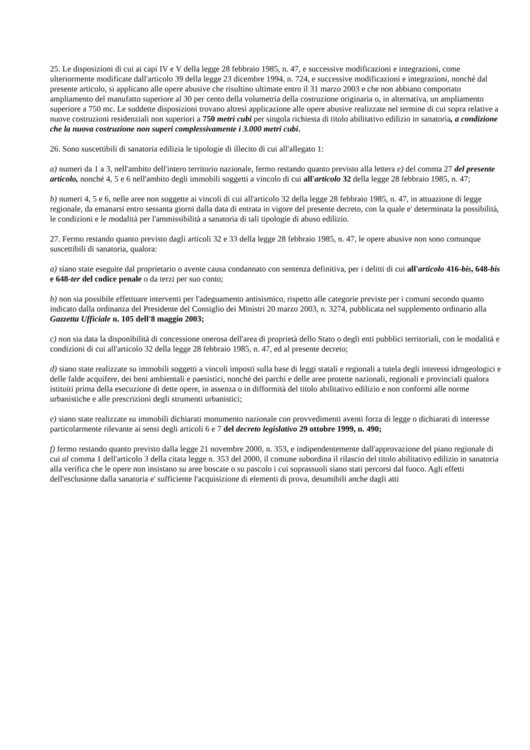25. Le disposizioni di cui ai capi IV e V della legge 28 febbraio 1985, n. 47, e successive modificazioni e integrazioni, come ulteriormente modificate dall'articolo 39 della legge 23 dicembre 1994, n. 724, e successive modificazioni e integrazioni, nonché dal presente articolo, si applicano alle opere abusive che risultino ultimate entro il 31 marzo 2003 e che non abbiano comportato ampliamento del manufatto superiore al 30 per cento della volumetria della costruzione originaria o, in alternativa, un ampliamento superiore a 750 mc. Le suddette disposizioni trovano altresì applicazione alle opere abusive realizzate nel termine di cui sopra relative a nuove costruzioni residenziali non superiori a 750 metri cubi per singola richiesta di titolo abilitativo edilizio in sanatoria, a condizione che la nuova costruzione non superi complessivamente i 3.000 metri cubi.
26. Sono suscettibili di sanatoria edilizia le tipologie di illecito di cui all'allegato 1:
a) numeri da 1 a 3, nell'ambito dell'intero territorio nazionale, fermo restando quanto previsto alla lettera e) del comma 27 del presente articolo, nonché 4, 5 e 6 nell'ambito degli immobili soggetti a vincolo di cui all'articolo 32 della legge 28 febbraio 1985, n. 47;
b) numeri 4, 5 e 6, nelle aree non soggette ai vincoli di cui all'articolo 32 della legge 28 febbraio 1985, n. 47, in attuazione di legge regionale, da emanarsi entro sessanta giorni dalla data di entrata in vigore del presente decreto, con la quale e' determinata la possibilità, le condizioni e le modalità per l'ammissibilità a sanatoria di tali tipologie di abuso edilizio.
27. Fermo restando quanto previsto dagli articoli 32 e 33 della legge 28 febbraio 1985, n. 47, le opere abusive non sono comunque suscettibili di sanatoria, qualora:
a) siano state eseguite dal proprietario o avente causa condannato con sentenza definitiva, per i delitti di cui all'articolo 416-bis, 648-bis e 648-ter del codice penale o da terzi per suo conto;
b) non sia possibile effettuare interventi per l'adeguamento antisismico, rispetto alle categorie previste per i comuni secondo quanto indicato dalla ordinanza del Presidente del Consiglio dei Ministri 20 marzo 2003, n. 3274, pubblicata nel supplemento ordinario alla Gazzetta Ufficiale n. 105 dell'8 maggio 2003;
c) non sia data la disponibilità di concessione onerosa dell'area di proprietà dello Stato o degli enti pubblici territoriali, con le modalità e condizioni di cui all'articolo 32 della legge 28 febbraio 1985, n. 47, ed al presente decreto;
d) siano state realizzate su immobili soggetti a vincoli imposti sulla base di leggi statali e regionali a tutela degli interessi idrogeologici e delle falde acquifere, dei beni ambientali e paesistici, nonché dei parchi e delle aree protette nazionali, regionali e provinciali qualora istituiti prima della esecuzione di dette opere, in assenza o in difformità del titolo abilitativo edilizio e non conformi alle norme urbanistiche e alle prescrizioni degli strumenti urbanistici;
e) siano state realizzate su immobili dichiarati monumento nazionale con provvedimenti aventi forza di legge o dichiarati di interesse particolarmente rilevante ai sensi degli articoli 6 e 7 del decreto legislativo 29 ottobre 1999, n. 490;
f) fermo restando quanto previsto dalla legge 21 novembre 2000, n. 353, e indipendentemente dall'approvazione del piano regionale di cui al comma 1 dell'articolo 3 della citata legge n. 353 del 2000, il comune subordina il rilascio del titolo abilitativo edilizio in sanatoria alla verifica che le opere non insistano su aree boscate o su pascolo i cui soprassuoli siano stati percorsi dal fuoco. Agli effetti dell'esclusione dalla sanatoria e' sufficiente l'acquisizione di elementi di prova, desumibili anche dagli atti